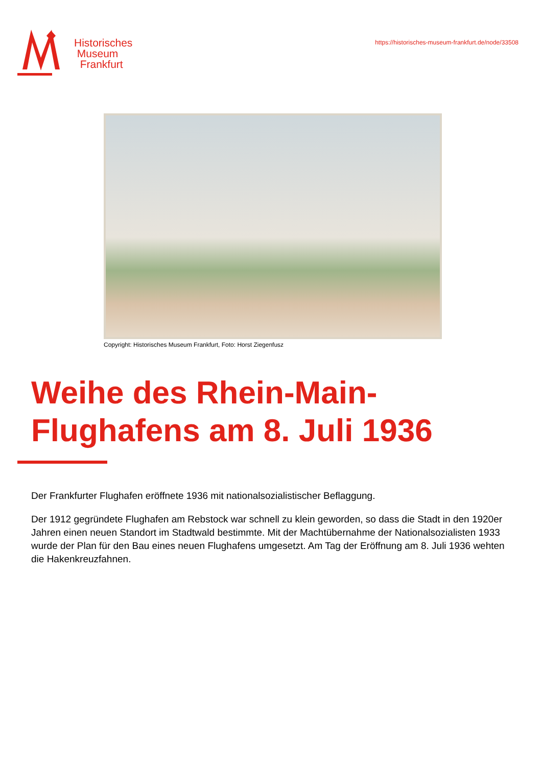Historisches
Museum
Frankfurt
https://historisches-museum-frankfurt.de/node/33508
Copyright: Historisches Museum Frankfurt, Foto: Horst Ziegenfusz
Weihe des Rhein-Main-
Flughafens am 8. Juli 1936
Der Frankfurter Flughafen eröffnete 1936 mit nationalsozialistischer Beflaggung.
Der 1912 gegründete Flughafen am Rebstock war schnell zu klein geworden, so dass die Stadt in den 1920er Jahren einen neuen Standort im Stadtwald bestimmte. Mit der Machtübernahme der Nationalsozialisten 1933 wurde der Plan für den Bau eines neuen Flughafens umgesetzt. Am Tag der Eröffnung am 8. Juli 1936 wehten die Hakenkreuzfahnen.